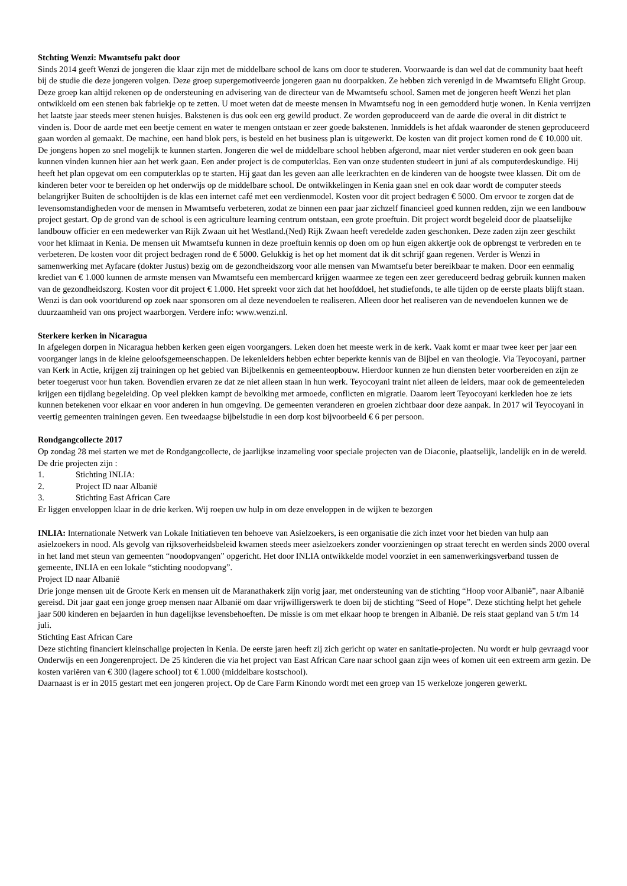Stchting Wenzi: Mwamtsefu pakt door
Sinds 2014 geeft Wenzi de jongeren die klaar zijn met de middelbare school de kans om door te studeren. Voorwaarde is dan wel dat de community baat heeft bij de studie die deze jongeren volgen. Deze groep supergemotiveerde jongeren gaan nu doorpakken. Ze hebben zich verenigd in de Mwamtsefu Elight Group. Deze groep kan altijd rekenen op de ondersteuning en advisering van de directeur van de Mwamtsefu school. Samen met de jongeren heeft Wenzi het plan ontwikkeld om een stenen bak fabriekje op te zetten. U moet weten dat de meeste mensen in Mwamtsefu nog in een gemodderd hutje wonen. In Kenia verrijzen het laatste jaar steeds meer stenen huisjes. Bakstenen is dus ook een erg gewild product. Ze worden geproduceerd van de aarde die overal in dit district te vinden is. Door de aarde met een beetje cement en water te mengen ontstaan er zeer goede bakstenen. Inmiddels is het afdak waaronder de stenen geproduceerd gaan worden al gemaakt. De machine, een hand blok pers, is besteld en het business plan is uitgewerkt. De kosten van dit project komen rond de € 10.000 uit. De jongens hopen zo snel mogelijk te kunnen starten. Jongeren die wel de middelbare school hebben afgerond, maar niet verder studeren en ook geen baan kunnen vinden kunnen hier aan het werk gaan. Een ander project is de computerklas. Een van onze studenten studeert in juni af als computerdeskundige. Hij heeft het plan opgevat om een computerklas op te starten. Hij gaat dan les geven aan alle leerkrachten en de kinderen van de hoogste twee klassen. Dit om de kinderen beter voor te bereiden op het onderwijs op de middelbare school. De ontwikkelingen in Kenia gaan snel en ook daar wordt de computer steeds belangrijker Buiten de schooltijden is de klas een internet café met een verdienmodel. Kosten voor dit project bedragen € 5000. Om ervoor te zorgen dat de levensomstandigheden voor de mensen in Mwamtsefu verbeteren, zodat ze binnen een paar jaar zichzelf financieel goed kunnen redden, zijn we een landbouw project gestart. Op de grond van de school is een agriculture learning centrum ontstaan, een grote proeftuin. Dit project wordt begeleid door de plaatselijke landbouw officier en een medewerker van Rijk Zwaan uit het Westland.(Ned) Rijk Zwaan heeft veredelde zaden geschonken. Deze zaden zijn zeer geschikt voor het klimaat in Kenia. De mensen uit Mwamtsefu kunnen in deze proeftuin kennis op doen om op hun eigen akkertje ook de opbrengst te verbreden en te verbeteren. De kosten voor dit project bedragen rond de € 5000. Gelukkig is het op het moment dat ik dit schrijf gaan regenen. Verder is Wenzi in samenwerking met Ayfacare (dokter Justus) bezig om de gezondheidszorg voor alle mensen van Mwamtsefu beter bereikbaar te maken. Door een eenmalig krediet van € 1.000 kunnen de armste mensen van Mwamtsefu een membercard krijgen waarmee ze tegen een zeer gereduceerd bedrag gebruik kunnen maken van de gezondheidszorg. Kosten voor dit project € 1.000. Het spreekt voor zich dat het hoofddoel, het studiefonds, te alle tijden op de eerste plaats blijft staan. Wenzi is dan ook voortdurend op zoek naar sponsoren om al deze nevendoelen te realiseren. Alleen door het realiseren van de nevendoelen kunnen we de duurzaamheid van ons project waarborgen. Verdere info: www.wenzi.nl.
Sterkere kerken in Nicaragua
In afgelegen dorpen in Nicaragua hebben kerken geen eigen voorgangers. Leken doen het meeste werk in de kerk. Vaak komt er maar twee keer per jaar een voorganger langs in de kleine geloofsgemeenschappen. De lekenleiders hebben echter beperkte kennis van de Bijbel en van theologie. Via Teyocoyani, partner van Kerk in Actie, krijgen zij trainingen op het gebied van Bijbelkennis en gemeenteopbouw. Hierdoor kunnen ze hun diensten beter voorbereiden en zijn ze beter toegerust voor hun taken. Bovendien ervaren ze dat ze niet alleen staan in hun werk. Teyocoyani traint niet alleen de leiders, maar ook de gemeenteleden krijgen een tijdlang begeleiding. Op veel plekken kampt de bevolking met armoede, conflicten en migratie. Daarom leert Teyocoyani kerkleden hoe ze iets kunnen betekenen voor elkaar en voor anderen in hun omgeving. De gemeenten veranderen en groeien zichtbaar door deze aanpak. In 2017 wil Teyocoyani in veertig gemeenten trainingen geven. Een tweedaagse bijbelstudie in een dorp kost bijvoorbeeld € 6 per persoon.
Rondgangcollecte 2017
Op zondag 28 mei starten we met de Rondgangcollecte, de jaarlijkse inzameling voor speciale projecten van de Diaconie, plaatselijk, landelijk en in de wereld. De drie projecten zijn :
1. Stichting INLIA:
2. Project ID naar Albanië
3. Stichting East African Care
Er liggen enveloppen klaar in de drie kerken. Wij roepen uw hulp in om deze enveloppen in de wijken te bezorgen
INLIA: Internationale Netwerk van Lokale Initiatieven ten behoeve van Asielzoekers, is een organisatie die zich inzet voor het bieden van hulp aan asielzoekers in nood. Als gevolg van rijksoverheidsbeleid kwamen steeds meer asielzoekers zonder voorzieningen op straat terecht en werden sinds 2000 overal in het land met steun van gemeenten “noodopvangen” opgericht. Het door INLIA ontwikkelde model voorziet in een samenwerkingsverband tussen de gemeente, INLIA en een lokale “stichting noodopvang”.
Project ID naar Albanië
Drie jonge mensen uit de Groote Kerk en mensen uit de Maranathakerk zijn vorig jaar, met ondersteuning van de stichting “Hoop voor Albanië”, naar Albanië gereisd. Dit jaar gaat een jonge groep mensen naar Albanië om daar vrijwilligerswerk te doen bij de stichting “Seed of Hope”. Deze stichting helpt het gehele jaar 500 kinderen en bejaarden in hun dagelijkse levensbehoeften. De missie is om met elkaar hoop te brengen in Albanië. De reis staat gepland van 5 t/m 14 juli.
Stichting East African Care
Deze stichting financiert kleinschalige projecten in Kenia. De eerste jaren heeft zij zich gericht op water en sanitatie-projecten. Nu wordt er hulp gevraagd voor Onderwijs en een Jongerenproject. De 25 kinderen die via het project van East African Care naar school gaan zijn wees of komen uit een extreem arm gezin. De kosten variëren van € 300 (lagere school) tot € 1.000 (middelbare kostschool).
Daarnaast is er in 2015 gestart met een jongeren project. Op de Care Farm Kinondo wordt met een groep van 15 werkeloze jongeren gewerkt.